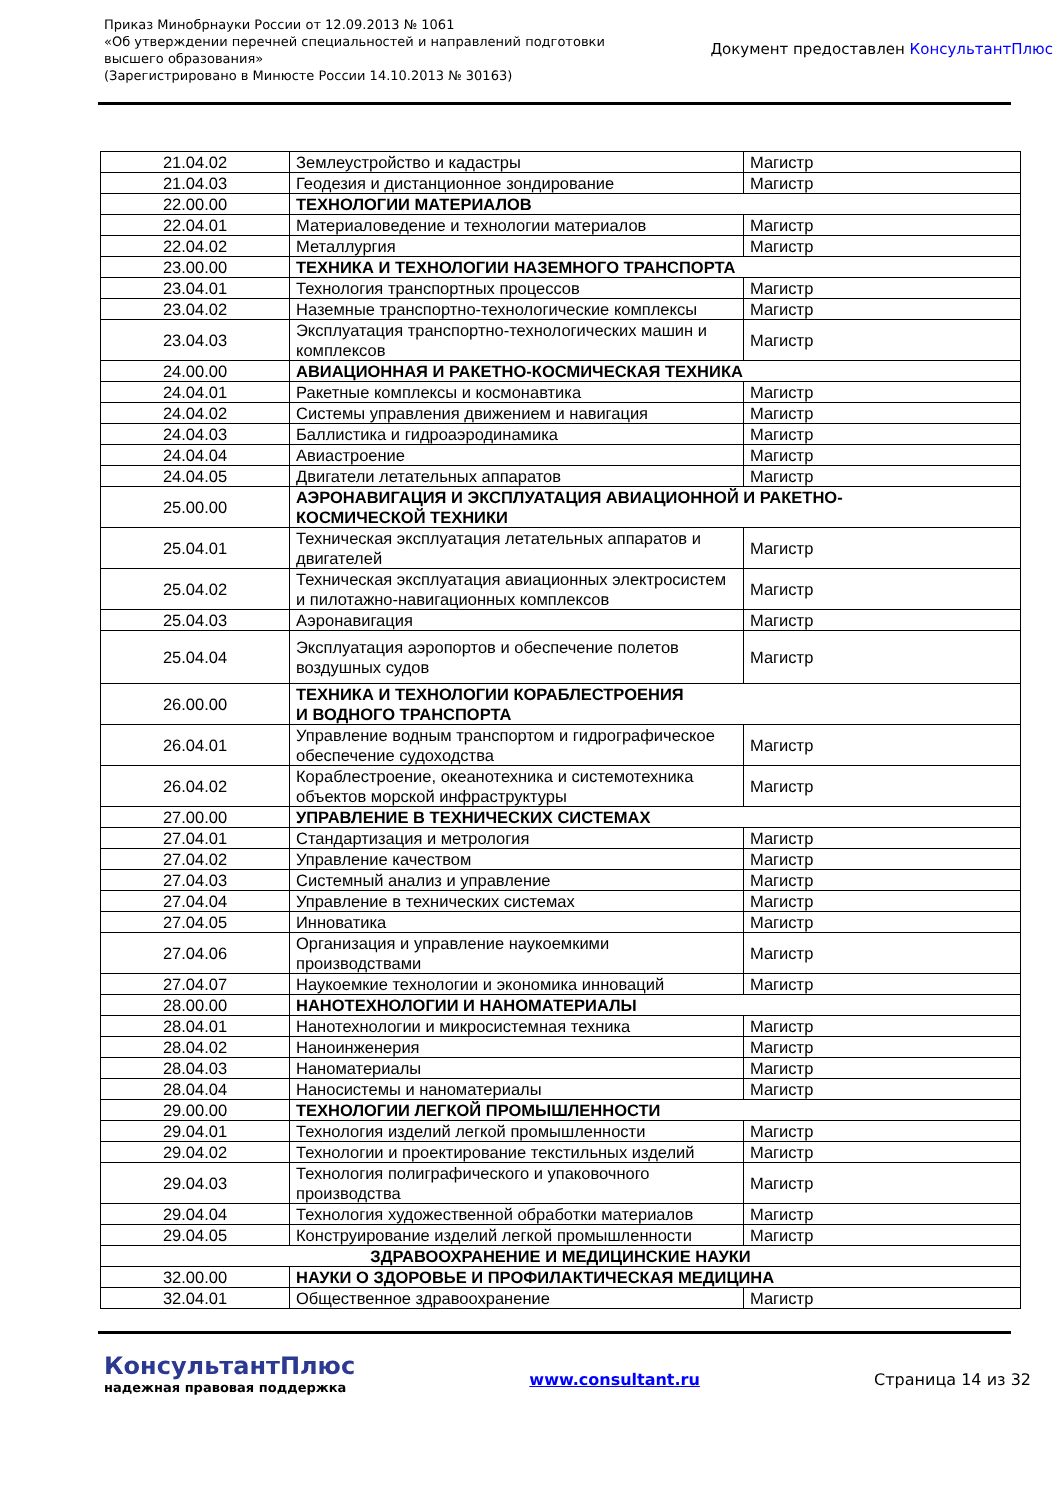Приказ Минобрнауки России от 12.09.2013 № 1061
«Об утверждении перечней специальностей и направлений подготовки
высшего образования»
(Зарегистрировано в Минюсте России 14.10.2013 № 30163)
Документ предоставлен КонсультантПлюс
| 21.04.02 | Землеустройство и кадастры | Магистр |
| 21.04.03 | Геодезия и дистанционное зондирование | Магистр |
| 22.00.00 | ТЕХНОЛОГИИ МАТЕРИАЛОВ | |
| 22.04.01 | Материаловедение и технологии материалов | Магистр |
| 22.04.02 | Металлургия | Магистр |
| 23.00.00 | ТЕХНИКА И ТЕХНОЛОГИИ НАЗЕМНОГО ТРАНСПОРТА | |
| 23.04.01 | Технология транспортных процессов | Магистр |
| 23.04.02 | Наземные транспортно-технологические комплексы | Магистр |
| 23.04.03 | Эксплуатация транспортно-технологических машин и комплексов | Магистр |
| 24.00.00 | АВИАЦИОННАЯ И РАКЕТНО-КОСМИЧЕСКАЯ ТЕХНИКА | |
| 24.04.01 | Ракетные комплексы и космонавтика | Магистр |
| 24.04.02 | Системы управления движением и навигация | Магистр |
| 24.04.03 | Баллистика и гидроаэродинамика | Магистр |
| 24.04.04 | Авиастроение | Магистр |
| 24.04.05 | Двигатели летательных аппаратов | Магистр |
| 25.00.00 | АЭРОНАВИГАЦИЯ И ЭКСПЛУАТАЦИЯ АВИАЦИОННОЙ И РАКЕТНО- КОСМИЧЕСКОЙ ТЕХНИКИ | |
| 25.04.01 | Техническая эксплуатация летательных аппаратов и двигателей | Магистр |
| 25.04.02 | Техническая эксплуатация авиационных электросистем и пилотажно-навигационных комплексов | Магистр |
| 25.04.03 | Аэронавигация | Магистр |
| 25.04.04 | Эксплуатация аэропортов и обеспечение полетов воздушных судов | Магистр |
| 26.00.00 | ТЕХНИКА И ТЕХНОЛОГИИ КОРАБЛЕСТРОЕНИЯ И ВОДНОГО ТРАНСПОРТА | |
| 26.04.01 | Управление водным транспортом и гидрографическое обеспечение судоходства | Магистр |
| 26.04.02 | Кораблестроение, океанотехника и системотехника объектов морской инфраструктуры | Магистр |
| 27.00.00 | УПРАВЛЕНИЕ В ТЕХНИЧЕСКИХ СИСТЕМАХ | |
| 27.04.01 | Стандартизация и метрология | Магистр |
| 27.04.02 | Управление качеством | Магистр |
| 27.04.03 | Системный анализ и управление | Магистр |
| 27.04.04 | Управление в технических системах | Магистр |
| 27.04.05 | Инноватика | Магистр |
| 27.04.06 | Организация и управление наукоемкими производствами | Магистр |
| 27.04.07 | Наукоемкие технологии и экономика инноваций | Магистр |
| 28.00.00 | НАНОТЕХНОЛОГИИ И НАНОМАТЕРИАЛЫ | |
| 28.04.01 | Нанотехнологии и микросистемная техника | Магистр |
| 28.04.02 | Наноинженерия | Магистр |
| 28.04.03 | Наноматериалы | Магистр |
| 28.04.04 | Наносистемы и наноматериалы | Магистр |
| 29.00.00 | ТЕХНОЛОГИИ ЛЕГКОЙ ПРОМЫШЛЕННОСТИ | |
| 29.04.01 | Технология изделий легкой промышленности | Магистр |
| 29.04.02 | Технологии и проектирование текстильных изделий | Магистр |
| 29.04.03 | Технология полиграфического и упаковочного производства | Магистр |
| 29.04.04 | Технология художественной обработки материалов | Магистр |
| 29.04.05 | Конструирование изделий легкой промышленности | Магистр |
| ЗДРАВООХРАНЕНИЕ И МЕДИЦИНСКИЕ НАУКИ | | |
| 32.00.00 | НАУКИ О ЗДОРОВЬЕ И ПРОФИЛАКТИЧЕСКАЯ МЕДИЦИНА | |
| 32.04.01 | Общественное здравоохранение | Магистр |
КонсультантПлюс
надежная правовая поддержка
www.consultant.ru Страница 14 из 32